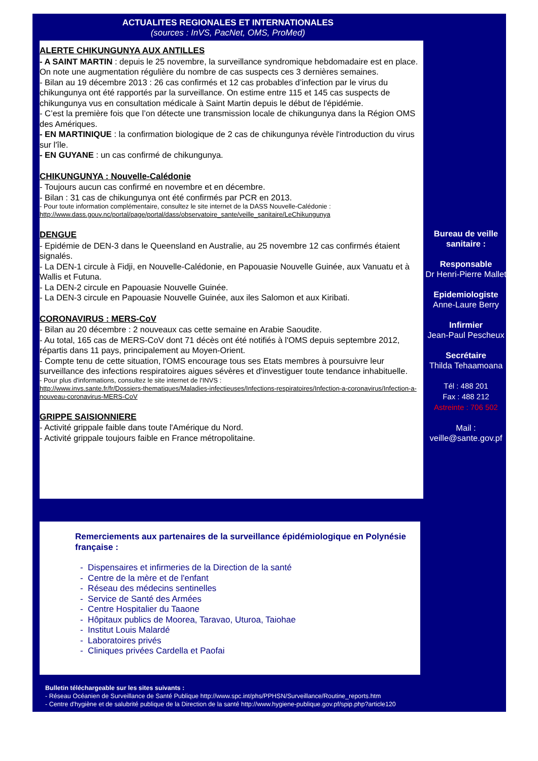ACTUALITES REGIONALES ET INTERNATIONALES
(sources : InVS, PacNet, OMS, ProMed)
ALERTE CHIKUNGUNYA AUX ANTILLES
- A SAINT MARTIN : depuis le 25 novembre, la surveillance syndromique hebdomadaire est en place. On note une augmentation régulière du nombre de cas suspects ces 3 dernières semaines.
- Bilan au 19 décembre 2013 : 26 cas confirmés et 12 cas probables d’infection par le virus du chikungunya ont été rapportés par la surveillance. On estime entre 115 et 145 cas suspects de chikungunya vus en consultation médicale à Saint Martin depuis le début de l'épidémie.
- C’est la première fois que l’on détecte une transmission locale de chikungunya dans la Région OMS des Amériques.
- EN MARTINIQUE : la confirmation biologique de 2 cas de chikungunya révèle l'introduction du virus sur l'île.
- EN GUYANE : un cas confirmé de chikungunya.
CHIKUNGUNYA : Nouvelle-Calédonie
- Toujours aucun cas confirmé en novembre et en décembre.
- Bilan : 31 cas de chikungunya ont été confirmés par PCR en 2013.
- Pour toute information complémentaire, consultez le site internet de la DASS Nouvelle-Calédonie :
http://www.dass.gouv.nc/portal/page/portal/dass/observatoire_sante/veille_sanitaire/LeChikungunya
DENGUE
- Epidémie de DEN-3 dans le Queensland en Australie, au 25 novembre 12 cas confirmés étaient signalés.
- La DEN-1 circule à Fidji, en Nouvelle-Calédonie, en Papouasie Nouvelle Guinée, aux Vanuatu et à Wallis et Futuna.
- La DEN-2 circule en Papouasie Nouvelle Guinée.
- La DEN-3 circule en Papouasie Nouvelle Guinée, aux iles Salomon et aux Kiribati.
CORONAVIRUS : MERS-CoV
- Bilan au 20 décembre : 2 nouveaux cas cette semaine en Arabie Saoudite.
- Au total, 165 cas de MERS-CoV dont 71 décès ont été notifiés à l'OMS depuis septembre 2012, répartis dans 11 pays, principalement au Moyen-Orient.
- Compte tenu de cette situation, l'OMS encourage tous ses Etats membres à poursuivre leur surveillance des infections respiratoires aigues sévères et d'investiguer toute tendance inhabituelle.
- Pour plus d'informations, consultez le site internet de l'INVS :
http://www.invs.sante.fr/fr/Dossiers-thematiques/Maladies-infectieuses/Infections-respiratoires/Infection-a-coronavirus/Infection-a-nouveau-coronavirus-MERS-CoV
GRIPPE SAISIONNIERE
- Activité grippale faible dans toute l'Amérique du Nord.
- Activité grippale toujours faible en France métropolitaine.
Bureau de veille sanitaire :
Responsable
Dr Henri-Pierre Mallet
Epidemiologiste
Anne-Laure Berry
Infirmier
Jean-Paul Pescheux
Secrétaire
Thilda Tehaamoana
Tél : 488 201
Fax : 488 212
Astreinte : 706 502
Mail :
veille@sante.gov.pf
Remerciements aux partenaires de la surveillance épidémiologique en Polynésie française :
- Dispensaires et infirmeries de la Direction de la santé
- Centre de la mère et de l'enfant
- Réseau des médecins sentinelles
- Service de Santé des Armées
- Centre Hospitalier du Taaone
- Hôpitaux publics de Moorea, Taravao, Uturoa, Taiohae
- Institut Louis Malardé
- Laboratoires privés
- Cliniques privées Cardella et Paofai
Bulletin téléchargeable sur les sites suivants :
- Réseau Océanien de Surveillance de Santé Publique http://www.spc.int/phs/PPHSN/Surveillance/Routine_reports.htm
- Centre d'hygiène et de salubrité publique de la Direction de la santé http://www.hygiene-publique.gov.pf/spip.php?article120